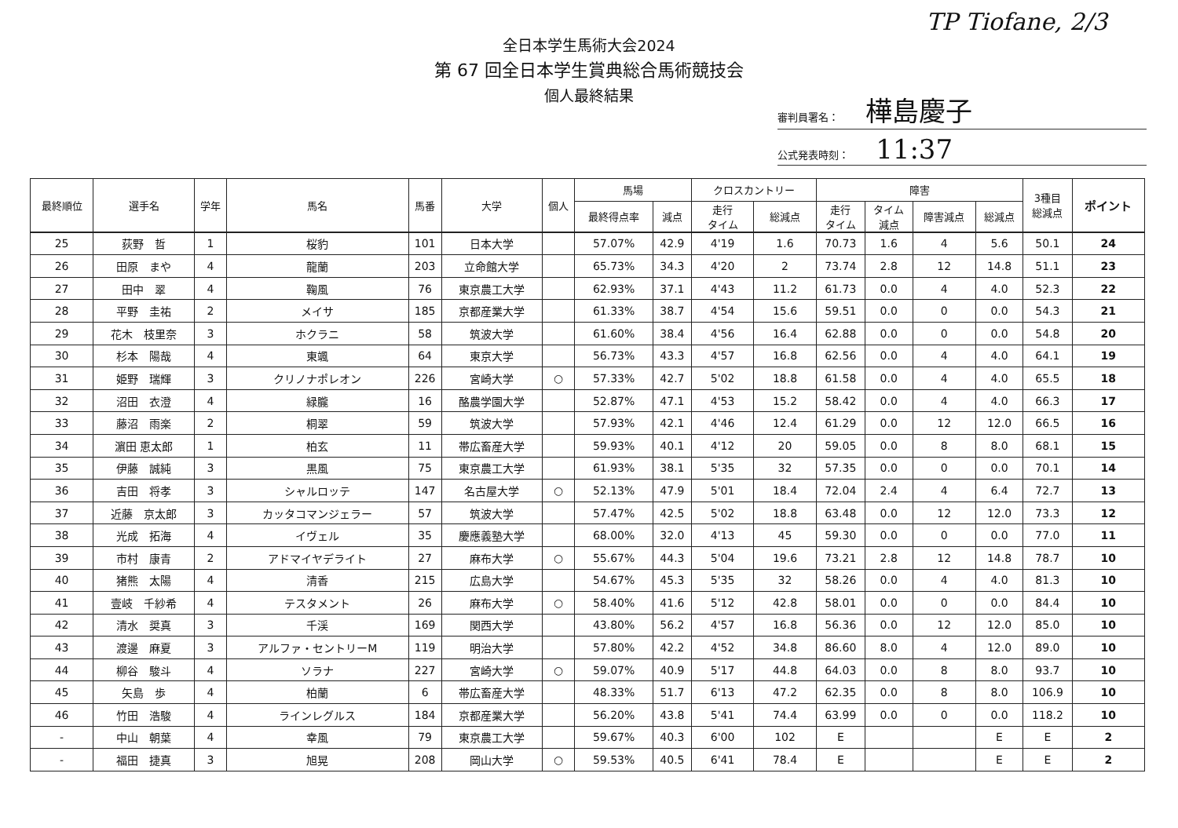全日本学生馬術大会2024
第 67 回全日本学生賞典総合馬術競技会
個人最終結果
TP Tiofane, 2/3
審判員署名： 樺島慶子
公式発表時刻： 11:37
| 最終順位 | 選手名 | 学年 | 馬名 | 馬番 | 大学 | 個人 | 馬場 | | クロスカントリー | | 障害 | | | | 3種目 総減点 | ポイント |
| --- | --- | --- | --- | --- | --- | --- | --- | --- | --- | --- | --- | --- | --- | --- | --- | --- |
| | | | | | | | 最終得点率 | 減点 | 走行 タイム | 総減点 | 走行 タイム | タイム 減点 | 障害減点 | 総減点 | | |
| 25 | 荻野 哲 | 1 | 桜豹 | 101 | 日本大学 | | 57.07% | 42.9 | 4'19 | 1.6 | 70.73 | 1.6 | 4 | 5.6 | 50.1 | 24 |
| 26 | 田原 まや | 4 | 龍蘭 | 203 | 立命館大学 | | 65.73% | 34.3 | 4'20 | 2 | 73.74 | 2.8 | 12 | 14.8 | 51.1 | 23 |
| 27 | 田中 翠 | 4 | 鞠風 | 76 | 東京農工大学 | | 62.93% | 37.1 | 4'43 | 11.2 | 61.73 | 0.0 | 4 | 4.0 | 52.3 | 22 |
| 28 | 平野 圭祐 | 2 | メイサ | 185 | 京都産業大学 | | 61.33% | 38.7 | 4'54 | 15.6 | 59.51 | 0.0 | 0 | 0.0 | 54.3 | 21 |
| 29 | 花木 枝里奈 | 3 | ホクラニ | 58 | 筑波大学 | | 61.60% | 38.4 | 4'56 | 16.4 | 62.88 | 0.0 | 0 | 0.0 | 54.8 | 20 |
| 30 | 杉本 陽哉 | 4 | 東颯 | 64 | 東京大学 | | 56.73% | 43.3 | 4'57 | 16.8 | 62.56 | 0.0 | 4 | 4.0 | 64.1 | 19 |
| 31 | 姫野 瑞輝 | 3 | クリノナポレオン | 226 | 宮崎大学 | ○ | 57.33% | 42.7 | 5'02 | 18.8 | 61.58 | 0.0 | 4 | 4.0 | 65.5 | 18 |
| 32 | 沼田 衣澄 | 4 | 緑朧 | 16 | 酪農学園大学 | | 52.87% | 47.1 | 4'53 | 15.2 | 58.42 | 0.0 | 4 | 4.0 | 66.3 | 17 |
| 33 | 藤沼 雨楽 | 2 | 桐翠 | 59 | 筑波大学 | | 57.93% | 42.1 | 4'46 | 12.4 | 61.29 | 0.0 | 12 | 12.0 | 66.5 | 16 |
| 34 | 濵田 恵太郎 | 1 | 柏玄 | 11 | 帯広畜産大学 | | 59.93% | 40.1 | 4'12 | 20 | 59.05 | 0.0 | 8 | 8.0 | 68.1 | 15 |
| 35 | 伊藤 誠純 | 3 | 黒風 | 75 | 東京農工大学 | | 61.93% | 38.1 | 5'35 | 32 | 57.35 | 0.0 | 0 | 0.0 | 70.1 | 14 |
| 36 | 吉田 将孝 | 3 | シャルロッテ | 147 | 名古屋大学 | ○ | 52.13% | 47.9 | 5'01 | 18.4 | 72.04 | 2.4 | 4 | 6.4 | 72.7 | 13 |
| 37 | 近藤 京太郎 | 3 | カッタコマンジェラー | 57 | 筑波大学 | | 57.47% | 42.5 | 5'02 | 18.8 | 63.48 | 0.0 | 12 | 12.0 | 73.3 | 12 |
| 38 | 光成 拓海 | 4 | イヴェル | 35 | 慶應義塾大学 | | 68.00% | 32.0 | 4'13 | 45 | 59.30 | 0.0 | 0 | 0.0 | 77.0 | 11 |
| 39 | 市村 康青 | 2 | アドマイヤデライト | 27 | 麻布大学 | ○ | 55.67% | 44.3 | 5'04 | 19.6 | 73.21 | 2.8 | 12 | 14.8 | 78.7 | 10 |
| 40 | 猪熊 太陽 | 4 | 清香 | 215 | 広島大学 | | 54.67% | 45.3 | 5'35 | 32 | 58.26 | 0.0 | 4 | 4.0 | 81.3 | 10 |
| 41 | 壹岐 千紗希 | 4 | テスタメント | 26 | 麻布大学 | ○ | 58.40% | 41.6 | 5'12 | 42.8 | 58.01 | 0.0 | 0 | 0.0 | 84.4 | 10 |
| 42 | 清水 奨真 | 3 | 千渓 | 169 | 関西大学 | | 43.80% | 56.2 | 4'57 | 16.8 | 56.36 | 0.0 | 12 | 12.0 | 85.0 | 10 |
| 43 | 渡邊 麻夏 | 3 | アルファ・セントリーM | 119 | 明治大学 | | 57.80% | 42.2 | 4'52 | 34.8 | 86.60 | 8.0 | 4 | 12.0 | 89.0 | 10 |
| 44 | 柳谷 駿斗 | 4 | ソラナ | 227 | 宮崎大学 | ○ | 59.07% | 40.9 | 5'17 | 44.8 | 64.03 | 0.0 | 8 | 8.0 | 93.7 | 10 |
| 45 | 矢島 歩 | 4 | 柏蘭 | 6 | 帯広畜産大学 | | 48.33% | 51.7 | 6'13 | 47.2 | 62.35 | 0.0 | 8 | 8.0 | 106.9 | 10 |
| 46 | 竹田 浩駿 | 4 | ラインレグルス | 184 | 京都産業大学 | | 56.20% | 43.8 | 5'41 | 74.4 | 63.99 | 0.0 | 0 | 0.0 | 118.2 | 10 |
| - | 中山 朝葉 | 4 | 幸風 | 79 | 東京農工大学 | | 59.67% | 40.3 | 6'00 | 102 | E | | | E | E | 2 |
| - | 福田 捷真 | 3 | 旭晃 | 208 | 岡山大学 | ○ | 59.53% | 40.5 | 6'41 | 78.4 | E | | | E | E | 2 |